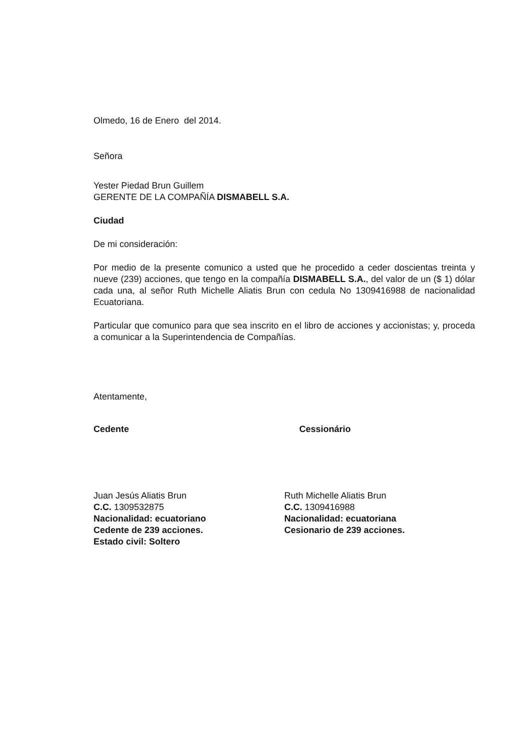Olmedo, 16 de Enero del 2014.
Señora
Yester Piedad Brun Guillem
GERENTE DE LA COMPAÑÍA DISMABELL S.A.
Ciudad
De mi consideración:
Por medio de la presente comunico a usted que he procedido a ceder doscientas treinta y nueve (239) acciones, que tengo en la compañía DISMABELL S.A., del valor de un ($ 1) dólar cada una, al señor Ruth Michelle Aliatis Brun con cedula No 1309416988 de nacionalidad Ecuatoriana.
Particular que comunico para que sea inscrito en el libro de acciones y accionistas; y, proceda a comunicar a la Superintendencia de Compañías.
Atentamente,
Cedente
Juan Jesús Aliatis Brun
C.C. 1309532875
Nacionalidad: ecuatoriano
Cedente de 239 acciones.
Estado civil: Soltero
Cessionário
Ruth Michelle Aliatis Brun
C.C. 1309416988
Nacionalidad: ecuatoriana
Cesionario de 239 acciones.